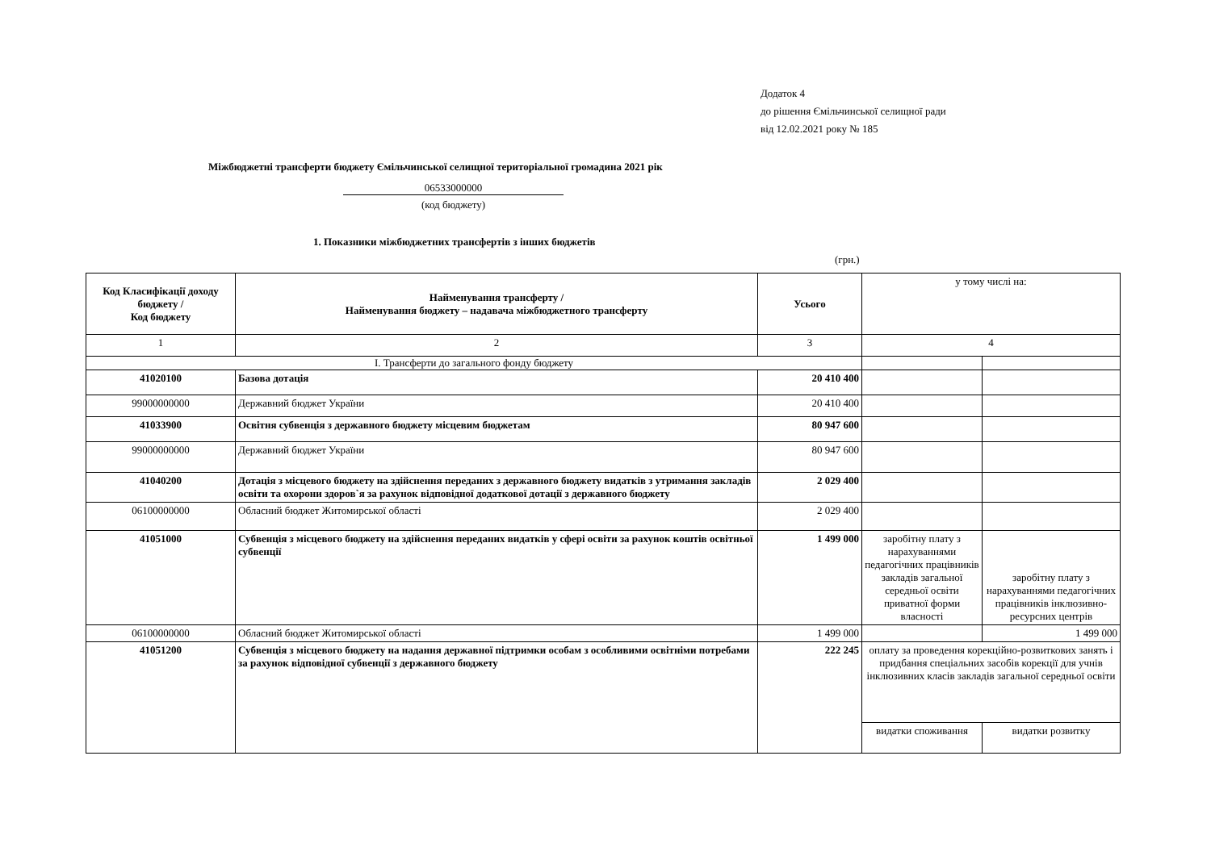Додаток 4
до рішення Ємільчинської селищної ради
від 12.02.2021 року № 185
Міжбюджетні трансферти бюджету Ємільчинської селищної територіальної громадина 2021 рік
06533000000
(код бюджету)
1. Показники міжбюджетних трансфертів з інших бюджетів
(грн.)
| Код Класифікації доходу бюджету / Код бюджету | Найменування трансферту / Найменування бюджету – надавача міжбюджетного трансферту | Усього | у тому числі на: | |
| 1 | 2 | 3 | 4 | |
| І. Трансферти до загального фонду бюджету | | | | |
| 41020100 | Базова дотація | 20 410 400 | | |
| 99000000000 | Державний бюджет України | 20 410 400 | | |
| 41033900 | Освітня субвенція з державного бюджету місцевим бюджетам | 80 947 600 | | |
| 99000000000 | Державний бюджет України | 80 947 600 | | |
| 41040200 | Дотація з місцевого бюджету на здійснення переданих з державного бюджету видатків з утримання закладів освіти та охорони здоров`я за рахунок відповідної додаткової дотації з державного бюджету | 2 029 400 | | |
| 06100000000 | Обласний бюджет Житомирської області | 2 029 400 | | |
| 41051000 | Субвенція з місцевого бюджету на здійснення переданих видатків у сфері освіти за рахунок коштів освітньої субвенції | 1 499 000 | заробітну плату з нарахуваннями педагогічних працівників закладів загальної середньої освіти приватної форми власності | заробітну плату з нарахуваннями педагогічних працівників інклюзивно-ресурсних центрів |
| 06100000000 | Обласний бюджет Житомирської області | 1 499 000 | | 1 499 000 |
| 41051200 | Субвенція з місцевого бюджету на надання державної підтримки особам з особливими освітніми потребами за рахунок відповідної субвенції з державного бюджету | 222 245 | оплату за проведення корекційно-розвиткових занять і придбання спеціальних засобів корекції для учнів інклюзивних класів закладів загальної середньої освіти | |
| | | | видатки споживання | видатки розвитку |